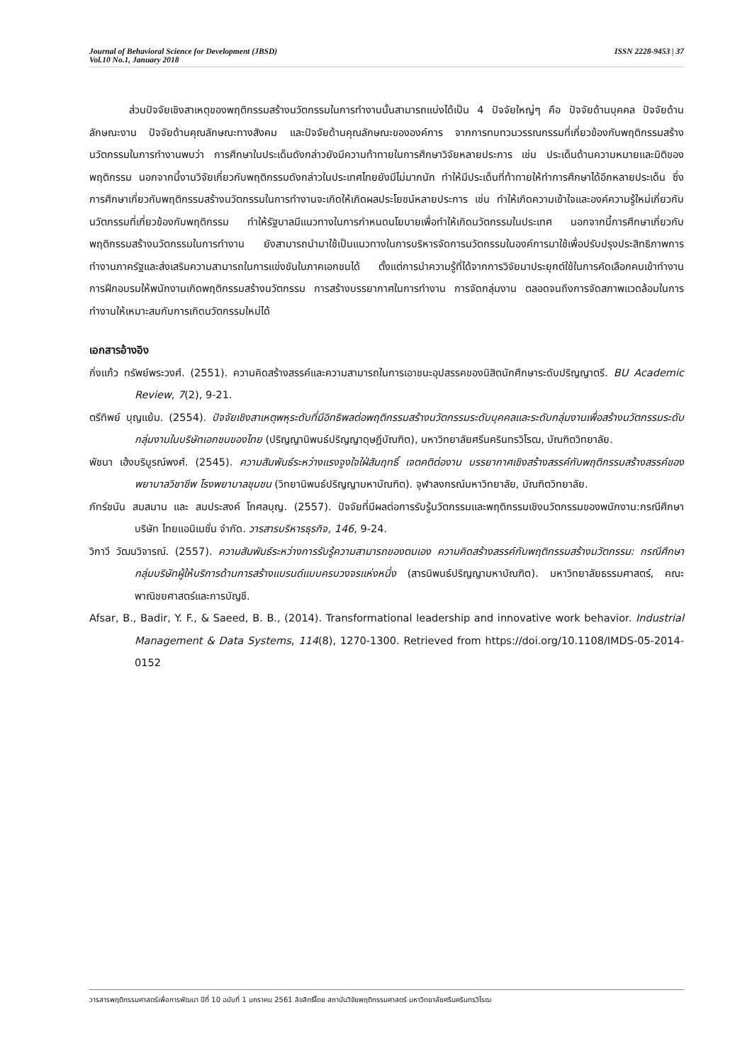Journal of Behavioral Science for Development (JBSD)
Vol.10 No.1, January 2018
ISSN 2228-9453 | 37
ส่วนปัจจัยเชิงสาเหตุของพฤติกรรมสร้างนวัตกรรมในการทำงานนั้นสามารถแบ่งได้เป็น 4 ปัจจัยใหญ่ๆ คือ ปัจจัยด้านบุคคล ปัจจัยด้านลักษณะงาน ปัจจัยด้านคุณลักษณะทางสังคม และปัจจัยด้านคุณลักษณะขององค์การ จากการทบทวนวรรณกรรมที่เกี่ยวข้องกับพฤติกรรมสร้างนวัตกรรมในการทำงานพบว่า การศึกษาในประเด็นดังกล่าวยังมีความท้าทายในการศึกษาวิจัยหลายประการ เช่น ประเด็นด้านความหมายและมิติของพฤติกรรม นอกจากนี้งานวิจัยเกี่ยวกับพฤติกรรมดังกล่าวในประเทศไทยยังมีไม่มากนัก ทำให้มีประเด็นที่ท้าทายให้ทำการศึกษาได้อีกหลายประเด็น ซึ่งการศึกษาเกี่ยวกับพฤติกรรมสร้างนวัตกรรมในการทำงานจะเกิดให้เกิดผลประโยชน์หลายประการ เช่น ทำให้เกิดความเข้าใจและองค์ความรู้ใหม่เกี่ยวกับนวัตกรรมที่เกี่ยวข้องกับพฤติกรรม ทำให้รัฐบาลมีแนวทางในการกำหนดนโยบายเพื่อทำให้เกิดนวัตกรรมในประเทศ นอกจากนี้การศึกษาเกี่ยวกับพฤติกรรมสร้างนวัตกรรมในการทำงาน ยังสามารถนำมาใช้เป็นแนวทางในการบริหารจัดการนวัตกรรมในองค์การมาใช้เพื่อปรับปรุงประสิทธิภาพการทำงานภาครัฐและส่งเสริมความสามารถในการแข่งขันในภาคเอกชนได้ ตั้งแต่การนำความรู้ที่ได้จากการวิจัยมาประยุกต์ใช้ในการคัดเลือกคนเข้าทำงาน การฝึกอบรมให้พนักงานเกิดพฤติกรรมสร้างนวัตกรรม การสร้างบรรยากาศในการทำงาน การจัดกลุ่มงาน ตลอดจนถึงการจัดสภาพแวดล้อมในการทำงานให้เหมาะสมกับการเกิดนวัตกรรมใหม่ได้
เอกสารอ้างอิง
กิ่งแก้ว ทรัพย์พระวงศ์. (2551). ความคิดสร้างสรรค์และความสามารถในการเอาชนะอุปสรรคของนิสิตนักศึกษาระดับปริญญาตรี. BU Academic Review, 7(2), 9-21.
ตรีทิพย์ บุญแย้ม. (2554). ปัจจัยเชิงสาเหตุพหุระดับที่มีอิทธิพลต่อพฤติกรรมสร้างนวัตกรรมระดับบุคคลและระดับกลุ่มงานเพื่อสร้างนวัตกรรมระดับกลุ่มงานในบริษัทเอกชนของไทย (ปริญญานิพนธ์ปริญญาดุษฎีบัณฑิต), มหาวิทยาลัยศรีนครินทรวิโรฒ, บัณฑิตวิทยาลัย.
พัชนา เฮ้งบริบูรณ์พงศ์. (2545). ความสัมพันธ์ระหว่างแรงจูงใจใฝ่สัมฤทธิ์ เจตคติต่องาน บรรยากาศเชิงสร้างสรรค์กับพฤติกรรมสร้างสรรค์ของพยาบาลวิชาชีพ โรงพยาบาลชุมชน (วิทยานิพนธ์ปริญญามหาบัณฑิต). จุฬาลงกรณ์มหาวิทยาลัย, บัณฑิตวิทยาลัย.
ภัทร์ชนัน สมสมาน และ สมประสงค์ โกศลบุญ. (2557). ปัจจัยที่มีผลต่อการรับรู้นวัตกรรมและพฤติกรรมเชิงนวัตกรรมของพนักงาน:กรณีศึกษาบริษัท ไทยแอนิเมชั่น จำกัด. วารสารบริหารธุรกิจ, 146, 9-24.
วิกาวี วัฒนวิจารณ์. (2557). ความสัมพันธ์ระหว่างการรับรู้ความสามารถของตนเอง ความคิดสร้างสรรค์กับพฤติกรรมสร้างนวัตกรรม: กรณีศึกษากลุ่มบริษัทผู้ให้บริการด้านการสร้างแบรนด์แบบครบวงจรแห่งหนึ่ง (สารนิพนธ์ปริญญามหาบัณฑิต). มหาวิทยาลัยธรรมศาสตร์, คณะพาณิชยศาสตร์และการบัญชี.
Afsar, B., Badir, Y. F., & Saeed, B. B., (2014). Transformational leadership and innovative work behavior. Industrial Management & Data Systems, 114(8), 1270-1300. Retrieved from https://doi.org/10.1108/IMDS-05-2014-0152
วารสารพฤติกรรมศาสตร์เพื่อการพัฒนา ปีที่ 10 ฉบับที่ 1 มกราคม 2561 ลิขสิทธิ์โดย สถาบันวิจัยพฤติกรรมศาสตร์ มหาวิทยาลัยศรีนครินทรวิโรฒ